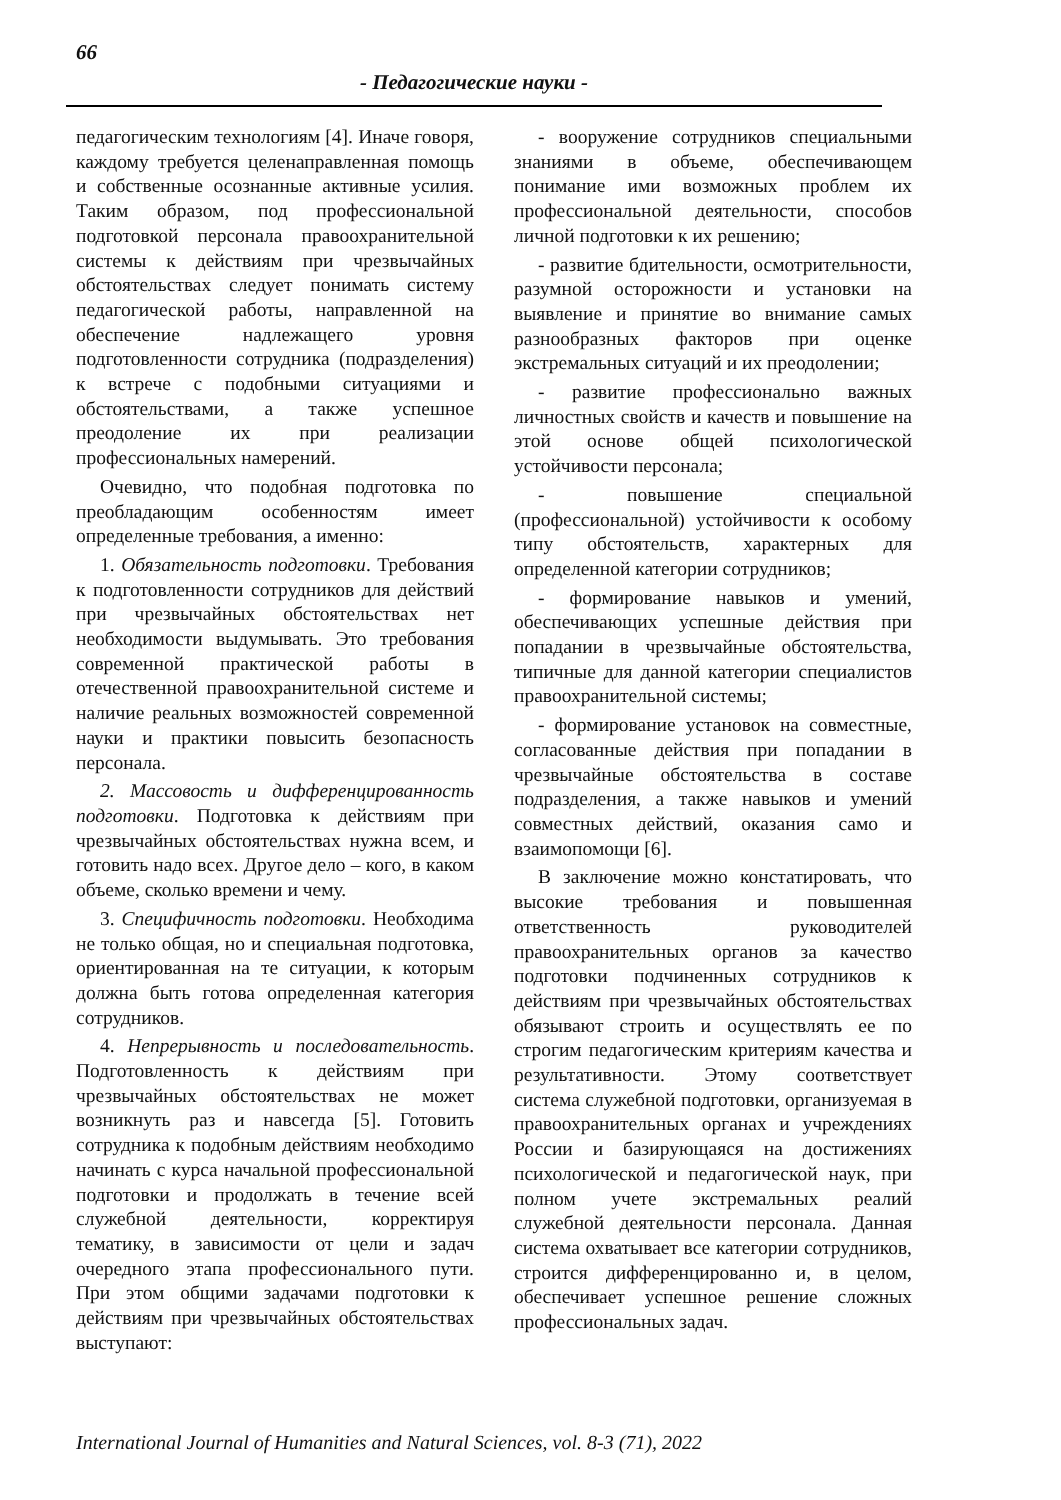66
- Педагогические науки -
педагогическим технологиям [4]. Иначе говоря, каждому требуется целенаправленная помощь и собственные осознанные активные усилия. Таким образом, под профессиональной подготовкой персонала правоохранительной системы к действиям при чрезвычайных обстоятельствах следует понимать систему педагогической работы, направленной на обеспечение надлежащего уровня подготовленности сотрудника (подразделения) к встрече с подобными ситуациями и обстоятельствами, а также успешное преодоление их при реализации профессиональных намерений.
Очевидно, что подобная подготовка по преобладающим особенностям имеет определенные требования, а именно:
1. Обязательность подготовки. Требования к подготовленности сотрудников для действий при чрезвычайных обстоятельствах нет необходимости выдумывать. Это требования современной практической работы в отечественной правоохранительной системе и наличие реальных возможностей современной науки и практики повысить безопасность персонала.
2. Массовость и дифференцированность подготовки. Подготовка к действиям при чрезвычайных обстоятельствах нужна всем, и готовить надо всех. Другое дело – кого, в каком объеме, сколько времени и чему.
3. Специфичность подготовки. Необходима не только общая, но и специальная подготовка, ориентированная на те ситуации, к которым должна быть готова определенная категория сотрудников.
4. Непрерывность и последовательность. Подготовленность к действиям при чрезвычайных обстоятельствах не может возникнуть раз и навсегда [5]. Готовить сотрудника к подобным действиям необходимо начинать с курса начальной профессиональной подготовки и продолжать в течение всей служебной деятельности, корректируя тематику, в зависимости от цели и задач очередного этапа профессионального пути. При этом общими задачами подготовки к действиям при чрезвычайных обстоятельствах выступают:
- вооружение сотрудников специальными знаниями в объеме, обеспечивающем понимание ими возможных проблем их профессиональной деятельности, способов личной подготовки к их решению;
- развитие бдительности, осмотрительности, разумной осторожности и установки на выявление и принятие во внимание самых разнообразных факторов при оценке экстремальных ситуаций и их преодолении;
- развитие профессионально важных личностных свойств и качеств и повышение на этой основе общей психологической устойчивости персонала;
- повышение специальной (профессиональной) устойчивости к особому типу обстоятельств, характерных для определенной категории сотрудников;
- формирование навыков и умений, обеспечивающих успешные действия при попадании в чрезвычайные обстоятельства, типичные для данной категории специалистов правоохранительной системы;
- формирование установок на совместные, согласованные действия при попадании в чрезвычайные обстоятельства в составе подразделения, а также навыков и умений совместных действий, оказания само и взаимопомощи [6].
В заключение можно констатировать, что высокие требования и повышенная ответственность руководителей правоохранительных органов за качество подготовки подчиненных сотрудников к действиям при чрезвычайных обстоятельствах обязывают строить и осуществлять ее по строгим педагогическим критериям качества и результативности. Этому соответствует система служебной подготовки, организуемая в правоохранительных органах и учреждениях России и базирующаяся на достижениях психологической и педагогической наук, при полном учете экстремальных реалий служебной деятельности персонала. Данная система охватывает все категории сотрудников, строится дифференцированно и, в целом, обеспечивает успешное решение сложных профессиональных задач.
International Journal of Humanities and Natural Sciences, vol. 8-3 (71), 2022